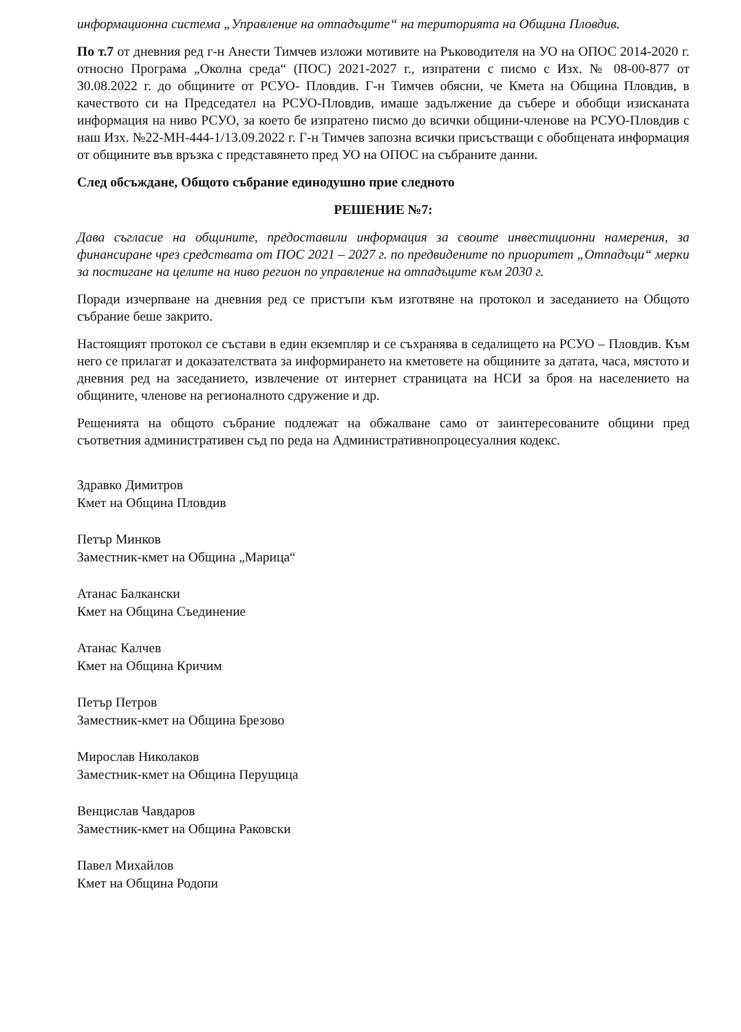информационна система „Управление на отпадъците“ на територията на Община Пловдив.
По т.7 от дневния ред г-н Анести Тимчев изложи мотивите на Ръководителя на УО на ОПОС 2014-2020 г. относно Програма „Околна среда“ (ПОС) 2021-2027 г., изпратени с писмо с Изх. № 08-00-877 от 30.08.2022 г. до общините от РСУО- Пловдив. Г-н Тимчев обясни, че Кмета на Община Пловдив, в качеството си на Председател на РСУО-Пловдив, имаше задължение да събере и обобщи изисканата информация на ниво РСУО, за което бе изпратено писмо до всички общини-членове на РСУО-Пловдив с наш Изх. №22-МН-444-1/13.09.2022 г. Г-н Тимчев запозна всички присъстващи с обобщената информация от общините във връзка с представянето пред УО на ОПОС на събраните данни.
След обсъждане, Общото събрание единодушно прие следното
РЕШЕНИЕ №7:
Дава съгласие на общините, предоставили информация за своите инвестиционни намерения, за финансиране чрез средствата от ПОС 2021 – 2027 г. по предвидените по приоритет „Отпадъци“ мерки за постигане на целите на ниво регион по управление на отпадъците към 2030 г.
Поради изчерпване на дневния ред се пристъпи към изготвяне на протокол и заседанието на Общото събрание беше закрито.
Настоящият протокол се състави в един екземпляр и се съхранява в седалището на РСУО – Пловдив. Към него се прилагат и доказателствата за информирането на кметовете на общините за датата, часа, мястото и дневния ред на заседанието, извлечение от интернет страницата на НСИ за броя на населението на общините, членове на регионалното сдружение и др.
Решенията на общото събрание подлежат на обжалване само от заинтересованите общини пред съответния административен съд по реда на Административнопроцесуалния кодекс.
Здравко Димитров
Кмет на Община Пловдив
Петър Минков
Заместник-кмет на Община „Марица“
Атанас Балкански
Кмет на Община Съединение
Атанас Калчев
Кмет на Община Кричим
Петър Петров
Заместник-кмет на Община Брезово
Мирослав Николаков
Заместник-кмет на Община Перущица
Венцислав Чавдаров
Заместник-кмет на Община Раковски
Павел Михайлов
Кмет на Община Родопи